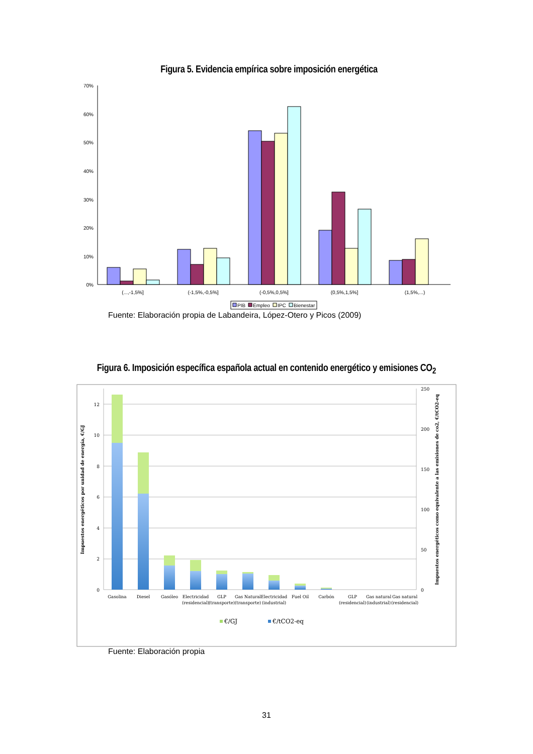Figura 5. Evidencia empírica sobre imposición energética
70%
60%
50%
40%
30%
20%
10%
0%
(...,-1,5%]
(-1,5%,-0,5%]
(-0,5%,0,5%]
(0,5%,1,5%]
(1,5%,...)
PIB
Empleo
IPC
Bienestar
Fuente: Elaboración propia de Labandeira, López-Otero y Picos (2009)
Figura 6. Imposición específica española actual en contenido energético y emisiones CO<sub>2</sub>
0
2
4
6
8
10
12
0
50
100
150
200
250
Gasolina
Diesel
Gasóleo
Electricidad
(residencial)
GLP
(transporte)
Gas Natural
(transporte)
Electricidad
(industrial)
Fuel Oil
Carbón
GLP
(residencial)
Gas natural
(industrial)
Gas natural
(residencial)
€/GJ
€/tCO2-eq
Impuestos energéticos por unidad de energía, €/GJ
Impuestos energéticos como equivalente a las emisiones de co2, €/tCO2-eq
Fuente: Elaboración propia
31